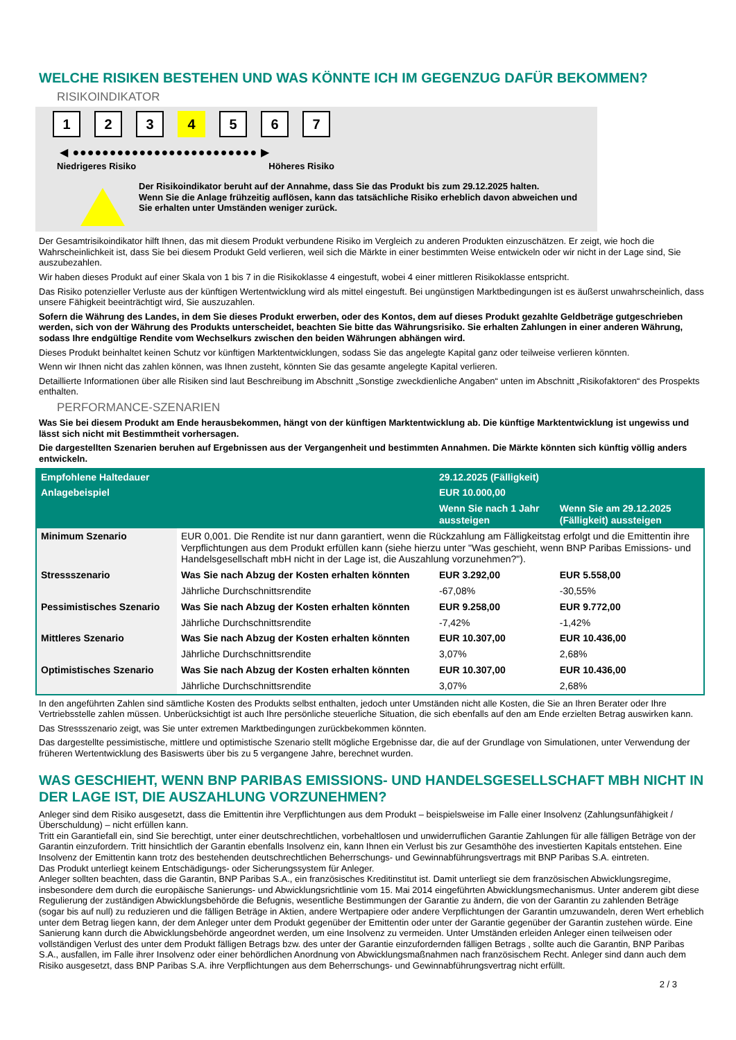WELCHE RISIKEN BESTEHEN UND WAS KÖNNTE ICH IM GEGENZUG DAFÜR BEKOMMEN?
RISIKOINDIKATOR
1 2 3 4 5 6 7
◀ ●●●●●●●●●●●●●●●●●●●●●●●●● ▶
Niedrigeres Risiko Höheres Risiko
Der Risikoindikator beruht auf der Annahme, dass Sie das Produkt bis zum 29.12.2025 halten.
Wenn Sie die Anlage frühzeitig auflösen, kann das tatsächliche Risiko erheblich davon abweichen und Sie erhalten unter Umständen weniger zurück.
Der Gesamtrisikoindikator hilft Ihnen, das mit diesem Produkt verbundene Risiko im Vergleich zu anderen Produkten einzuschätzen. Er zeigt, wie hoch die Wahrscheinlichkeit ist, dass Sie bei diesem Produkt Geld verlieren, weil sich die Märkte in einer bestimmten Weise entwickeln oder wir nicht in der Lage sind, Sie auszubezahlen.
Wir haben dieses Produkt auf einer Skala von 1 bis 7 in die Risikoklasse 4 eingestuft, wobei 4 einer mittleren Risikoklasse entspricht.
Das Risiko potenzieller Verluste aus der künftigen Wertentwicklung wird als mittel eingestuft. Bei ungünstigen Marktbedingungen ist es äußerst unwahrscheinlich, dass unsere Fähigkeit beeinträchtigt wird, Sie auszuzahlen.
Sofern die Währung des Landes, in dem Sie dieses Produkt erwerben, oder des Kontos, dem auf dieses Produkt gezahlte Geldbeträge gutgeschrieben werden, sich von der Währung des Produkts unterscheidet, beachten Sie bitte das Währungsrisiko. Sie erhalten Zahlungen in einer anderen Währung, sodass Ihre endgültige Rendite vom Wechselkurs zwischen den beiden Währungen abhängen wird.
Dieses Produkt beinhaltet keinen Schutz vor künftigen Marktentwicklungen, sodass Sie das angelegte Kapital ganz oder teilweise verlieren könnten.
Wenn wir Ihnen nicht das zahlen können, was Ihnen zusteht, könnten Sie das gesamte angelegte Kapital verlieren.
Detaillierte Informationen über alle Risiken sind laut Beschreibung im Abschnitt „Sonstige zweckdienliche Angaben“ unten im Abschnitt „Risikofaktoren“ des Prospekts enthalten.
PERFORMANCE-SZENARIEN
Was Sie bei diesem Produkt am Ende herausbekommen, hängt von der künftigen Marktentwicklung ab. Die künftige Marktentwicklung ist ungewiss und lässt sich nicht mit Bestimmtheit vorhersagen.
Die dargestellten Szenarien beruhen auf Ergebnissen aus der Vergangenheit und bestimmten Annahmen. Die Märkte könnten sich künftig völlig anders entwickeln.
| Empfohlene Haltedauer | | 29.12.2025 (Fälligkeit) | |
| --- | --- | --- | --- |
| Anlagebeispiel | | EUR 10.000,00 | |
| | | Wenn Sie nach 1 Jahr aussteigen | Wenn Sie am 29.12.2025 (Fälligkeit) aussteigen |
| Minimum Szenario | EUR 0,001. Die Rendite ist nur dann garantiert, wenn die Rückzahlung am Fälligkeitstag erfolgt und die Emittentin ihre Verpflichtungen aus dem Produkt erfüllen kann (siehe hierzu unter "Was geschieht, wenn BNP Paribas Emissions- und Handelsgesellschaft mbH nicht in der Lage ist, die Auszahlung vorzunehmen?"). | | |
| Stressszenario | Was Sie nach Abzug der Kosten erhalten könnten | EUR 3.292,00 | EUR 5.558,00 |
| | Jährliche Durchschnittsrendite | -67,08% | -30,55% |
| Pessimistisches Szenario | Was Sie nach Abzug der Kosten erhalten könnten | EUR 9.258,00 | EUR 9.772,00 |
| | Jährliche Durchschnittsrendite | -7,42% | -1,42% |
| Mittleres Szenario | Was Sie nach Abzug der Kosten erhalten könnten | EUR 10.307,00 | EUR 10.436,00 |
| | Jährliche Durchschnittsrendite | 3,07% | 2,68% |
| Optimistisches Szenario | Was Sie nach Abzug der Kosten erhalten könnten | EUR 10.307,00 | EUR 10.436,00 |
| | Jährliche Durchschnittsrendite | 3,07% | 2,68% |
In den angeführten Zahlen sind sämtliche Kosten des Produkts selbst enthalten, jedoch unter Umständen nicht alle Kosten, die Sie an Ihren Berater oder Ihre Vertriebsstelle zahlen müssen. Unberücksichtigt ist auch Ihre persönliche steuerliche Situation, die sich ebenfalls auf den am Ende erzielten Betrag auswirken kann.
Das Stressszenario zeigt, was Sie unter extremen Marktbedingungen zurückbekommen könnten.
Das dargestellte pessimistische, mittlere und optimistische Szenario stellt mögliche Ergebnisse dar, die auf der Grundlage von Simulationen, unter Verwendung der früheren Wertentwicklung des Basiswerts über bis zu 5 vergangene Jahre, berechnet wurden.
WAS GESCHIEHT, WENN BNP PARIBAS EMISSIONS- UND HANDELSGESELLSCHAFT MBH NICHT IN DER LAGE IST, DIE AUSZAHLUNG VORZUNEHMEN?
Anleger sind dem Risiko ausgesetzt, dass die Emittentin ihre Verpflichtungen aus dem Produkt – beispielsweise im Falle einer Insolvenz (Zahlungsunfähigkeit / Überschuldung) – nicht erfüllen kann.
Tritt ein Garantiefall ein, sind Sie berechtigt, unter einer deutschrechtlichen, vorbehaltlosen und unwiderruflichen Garantie Zahlungen für alle fälligen Beträge von der Garantin einzufordern. Tritt hinsichtlich der Garantin ebenfalls Insolvenz ein, kann Ihnen ein Verlust bis zur Gesamthöhe des investierten Kapitals entstehen. Eine Insolvenz der Emittentin kann trotz des bestehenden deutschrechtlichen Beherrschungs- und Gewinnabführungsvertrags mit BNP Paribas S.A. eintreten.
Das Produkt unterliegt keinem Entschädigungs- oder Sicherungssystem für Anleger.
Anleger sollten beachten, dass die Garantin, BNP Paribas S.A., ein französisches Kreditinstitut ist. Damit unterliegt sie dem französischen Abwicklungsregime, insbesondere dem durch die europäische Sanierungs- und Abwicklungsrichtlinie vom 15. Mai 2014 eingeführten Abwicklungsmechanismus. Unter anderem gibt diese Regulierung der zuständigen Abwicklungsbehörde die Befugnis, wesentliche Bestimmungen der Garantie zu ändern, die von der Garantin zu zahlenden Beträge (sogar bis auf null) zu reduzieren und die fälligen Beträge in Aktien, andere Wertpapiere oder andere Verpflichtungen der Garantin umzuwandeln, deren Wert erheblich unter dem Betrag liegen kann, der dem Anleger unter dem Produkt gegenüber der Emittentin oder unter der Garantie gegenüber der Garantin zustehen würde. Eine Sanierung kann durch die Abwicklungsbehörde angeordnet werden, um eine Insolvenz zu vermeiden. Unter Umständen erleiden Anleger einen teilweisen oder vollständigen Verlust des unter dem Produkt fälligen Betrags bzw. des unter der Garantie einzufordernden fälligen Betrags , sollte auch die Garantin, BNP Paribas S.A., ausfallen, im Falle ihrer Insolvenz oder einer behördlichen Anordnung von Abwicklungsmaßnahmen nach französischem Recht. Anleger sind dann auch dem Risiko ausgesetzt, dass BNP Paribas S.A. ihre Verpflichtungen aus dem Beherrschungs- und Gewinnabführungsvertrag nicht erfüllt.
2 / 3